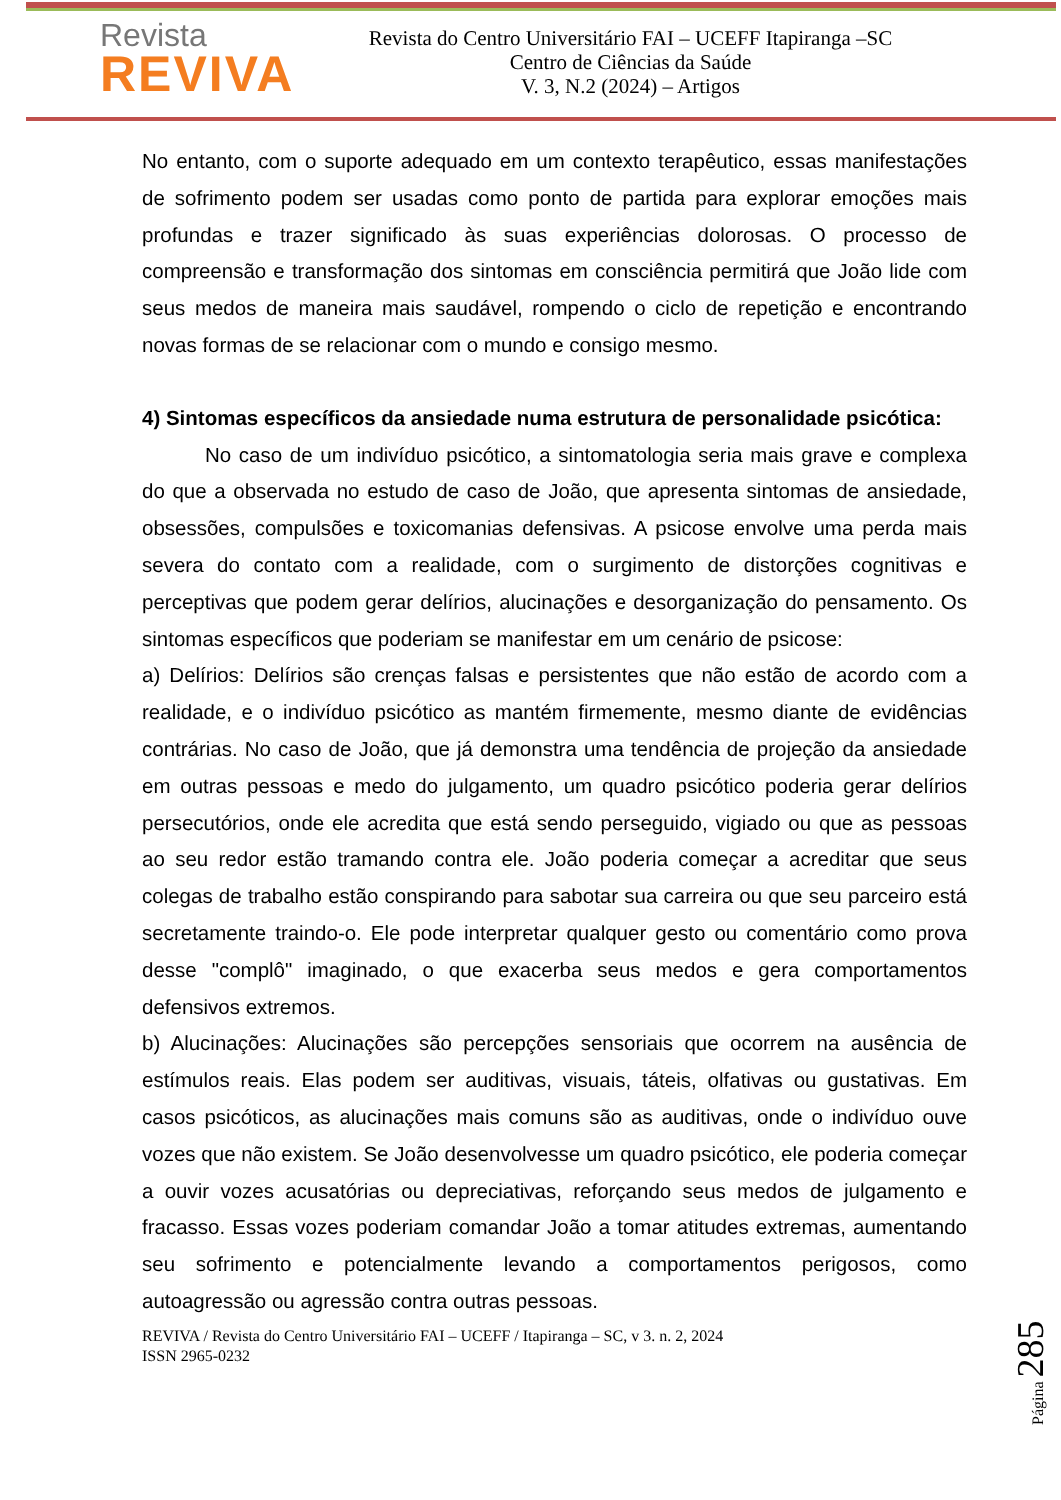Revista
REVIVA
Revista do Centro Universitário FAI – UCEFF Itapiranga –SC
Centro de Ciências da Saúde
V. 3, N.2 (2024) – Artigos
No entanto, com o suporte adequado em um contexto terapêutico, essas manifestações de sofrimento podem ser usadas como ponto de partida para explorar emoções mais profundas e trazer significado às suas experiências dolorosas. O processo de compreensão e transformação dos sintomas em consciência permitirá que João lide com seus medos de maneira mais saudável, rompendo o ciclo de repetição e encontrando novas formas de se relacionar com o mundo e consigo mesmo.
4) Sintomas específicos da ansiedade numa estrutura de personalidade psicótica:
No caso de um indivíduo psicótico, a sintomatologia seria mais grave e complexa do que a observada no estudo de caso de João, que apresenta sintomas de ansiedade, obsessões, compulsões e toxicomanias defensivas. A psicose envolve uma perda mais severa do contato com a realidade, com o surgimento de distorções cognitivas e perceptivas que podem gerar delírios, alucinações e desorganização do pensamento. Os sintomas específicos que poderiam se manifestar em um cenário de psicose:
a) Delírios: Delírios são crenças falsas e persistentes que não estão de acordo com a realidade, e o indivíduo psicótico as mantém firmemente, mesmo diante de evidências contrárias. No caso de João, que já demonstra uma tendência de projeção da ansiedade em outras pessoas e medo do julgamento, um quadro psicótico poderia gerar delírios persecutórios, onde ele acredita que está sendo perseguido, vigiado ou que as pessoas ao seu redor estão tramando contra ele. João poderia começar a acreditar que seus colegas de trabalho estão conspirando para sabotar sua carreira ou que seu parceiro está secretamente traindo-o. Ele pode interpretar qualquer gesto ou comentário como prova desse "complô" imaginado, o que exacerba seus medos e gera comportamentos defensivos extremos.
b) Alucinações: Alucinações são percepções sensoriais que ocorrem na ausência de estímulos reais. Elas podem ser auditivas, visuais, táteis, olfativas ou gustativas. Em casos psicóticos, as alucinações mais comuns são as auditivas, onde o indivíduo ouve vozes que não existem. Se João desenvolvesse um quadro psicótico, ele poderia começar a ouvir vozes acusatórias ou depreciativas, reforçando seus medos de julgamento e fracasso. Essas vozes poderiam comandar João a tomar atitudes extremas, aumentando seu sofrimento e potencialmente levando a comportamentos perigosos, como autoagressão ou agressão contra outras pessoas.
REVIVA / Revista do Centro Universitário FAI – UCEFF / Itapiranga – SC, v 3. n. 2, 2024
ISSN 2965-0232
Página 285